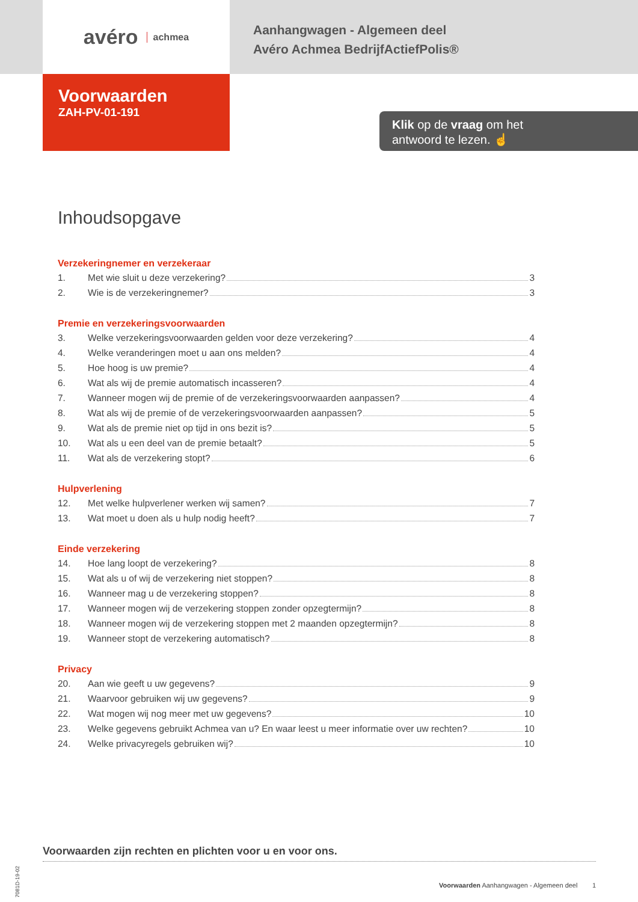avéro achmea
Aanhangwagen - Algemeen deel
Avéro Achmea BedrijfActiefPolis®
Voorwaarden
ZAH-PV-01-191
Klik op de vraag om het
antwoord te lezen. ☝
Inhoudsopgave
Verzekeringnemer en verzekeraar
1. Met wie sluit u deze verzekering? 3
2. Wie is de verzekeringnemer? 3
Premie en verzekeringsvoorwaarden
3. Welke verzekeringsvoorwaarden gelden voor deze verzekering? 4
4. Welke veranderingen moet u aan ons melden? 4
5. Hoe hoog is uw premie? 4
6. Wat als wij de premie automatisch incasseren? 4
7. Wanneer mogen wij de premie of de verzekeringsvoorwaarden aanpassen? 4
8. Wat als wij de premie of de verzekeringsvoorwaarden aanpassen? 5
9. Wat als de premie niet op tijd in ons bezit is? 5
10. Wat als u een deel van de premie betaalt? 5
11. Wat als de verzekering stopt? 6
Hulpverlening
12. Met welke hulpverlener werken wij samen? 7
13. Wat moet u doen als u hulp nodig heeft? 7
Einde verzekering
14. Hoe lang loopt de verzekering? 8
15. Wat als u of wij de verzekering niet stoppen? 8
16. Wanneer mag u de verzekering stoppen? 8
17. Wanneer mogen wij de verzekering stoppen zonder opzegtermijn? 8
18. Wanneer mogen wij de verzekering stoppen met 2 maanden opzegtermijn? 8
19. Wanneer stopt de verzekering automatisch? 8
Privacy
20. Aan wie geeft u uw gegevens? 9
21. Waarvoor gebruiken wij uw gegevens? 9
22. Wat mogen wij nog meer met uw gegevens? 10
23. Welke gegevens gebruikt Achmea van u? En waar leest u meer informatie over uw rechten? 10
24. Welke privacyregels gebruiken wij? 10
7081D-19-02
Voorwaarden zijn rechten en plichten voor u en voor ons.
Voorwaarden Aanhangwagen - Algemeen deel 1